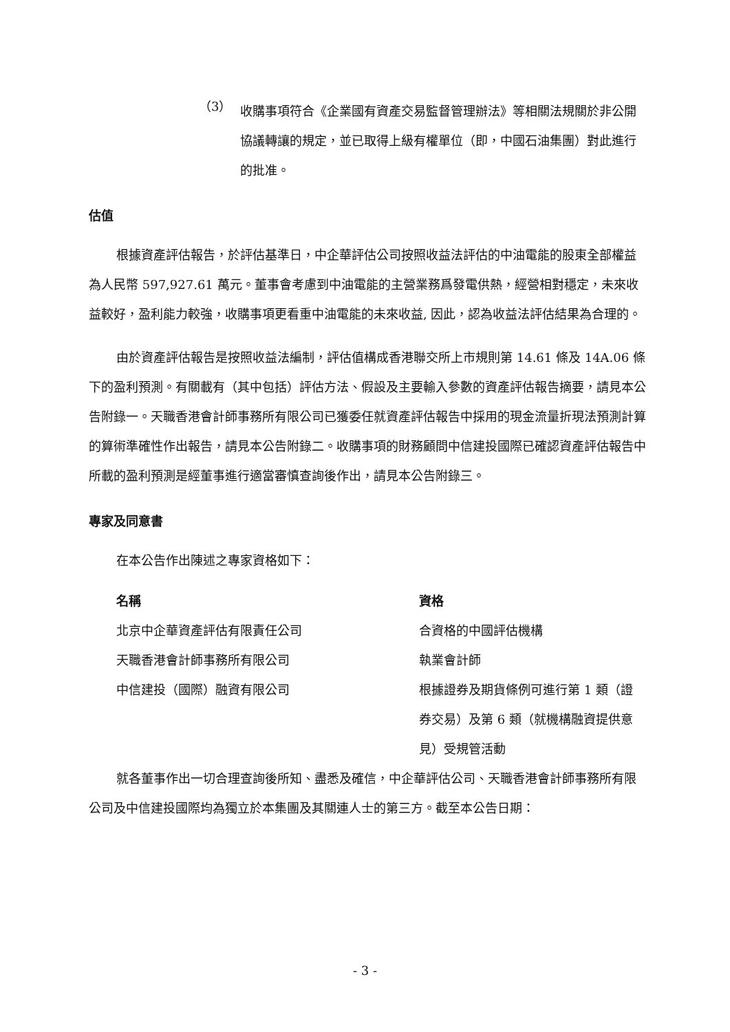（3）
收購事項符合《企業國有資產交易監督管理辦法》等相關法規關於非公開協議轉讓的規定，並已取得上級有權單位（即，中國石油集團）對此進行的批准。
估值
根據資產評估報告，於評估基準日，中企華評估公司按照收益法評估的中油電能的股東全部權益為人民幣 597,927.61 萬元。董事會考慮到中油電能的主營業務爲發電供熱，經營相對穩定，未來收益較好，盈利能力較強，收購事項更看重中油電能的未來收益, 因此，認為收益法評估結果為合理的。
由於資產評估報告是按照收益法編制，評估值構成香港聯交所上市規則第 14.61 條及 14A.06 條下的盈利預測。有關載有（其中包括）評估方法、假設及主要輸入參數的資產評估報告摘要，請見本公告附錄一。天職香港會計師事務所有限公司已獲委任就資產評估報告中採用的現金流量折現法預測計算的算術準確性作出報告，請見本公告附錄二。收購事項的財務顧問中信建投國際已確認資產評估報告中所載的盈利預測是經董事進行適當審慎查詢後作出，請見本公告附錄三。
專家及同意書
在本公告作出陳述之專家資格如下：
| 名稱 | 資格 |
| --- | --- |
| 北京中企華資產評估有限責任公司 | 合資格的中國評估機構 |
| 天職香港會計師事務所有限公司 | 執業會計師 |
| 中信建投（國際）融資有限公司 | 根據證券及期貨條例可進行第 1 類（證券交易）及第 6 類（就機構融資提供意見）受規管活動 |
就各董事作出一切合理查詢後所知、盡悉及確信，中企華評估公司、天職香港會計師事務所有限公司及中信建投國際均為獨立於本集團及其關連人士的第三方。截至本公告日期：
- 3 -